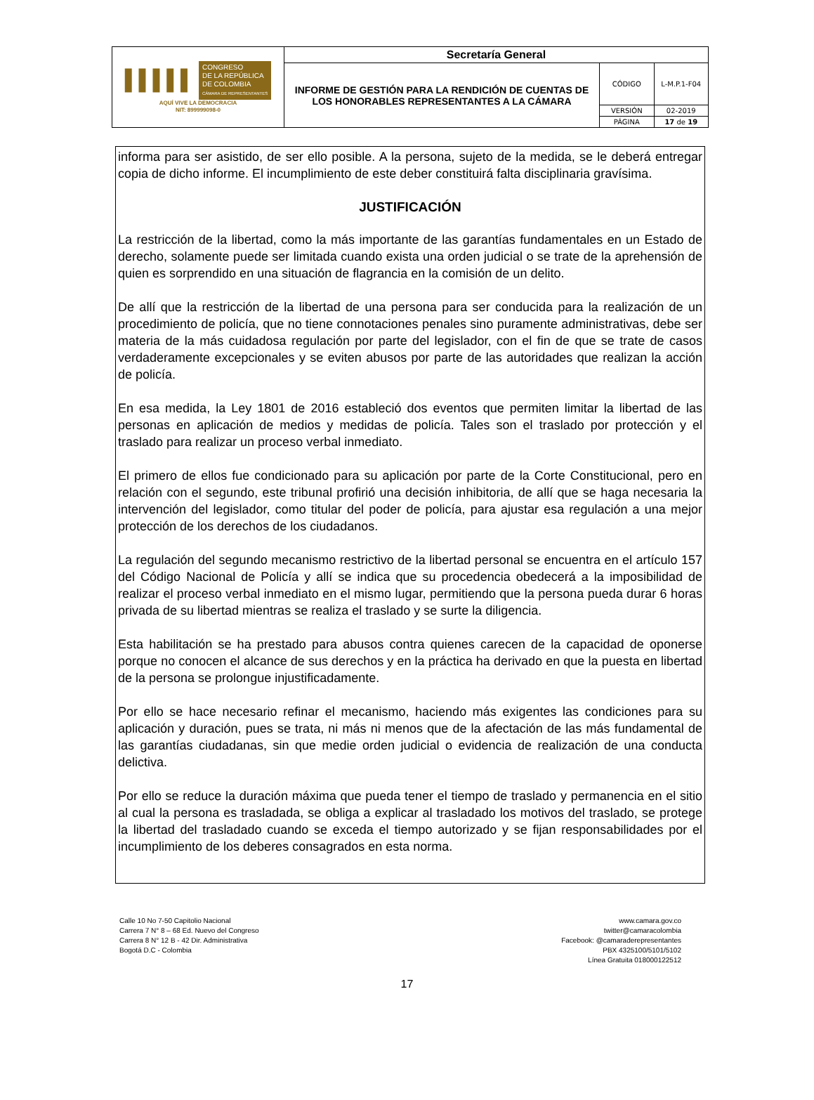| ▌▌▌▌▌ CONGRESO DE LA REPÚBLICA DE COLOMBIA CÁMARA DE REPRESENTANTES AQUÍ VIVE LA DEMOCRACIA NIT: 899999098-0 | Secretaría General | | |
| | INFORME DE GESTIÓN PARA LA RENDICIÓN DE CUENTAS DE LOS HONORABLES REPRESENTANTES A LA CÁMARA | CÓDIGO | L-M.P.1-F04 |
| | | VERSIÓN | 02-2019 |
| | | PÁGINA | 17 de 19 |
informa para ser asistido, de ser ello posible. A la persona, sujeto de la medida, se le deberá entregar copia de dicho informe. El incumplimiento de este deber constituirá falta disciplinaria gravísima.
JUSTIFICACIÓN
La restricción de la libertad, como la más importante de las garantías fundamentales en un Estado de derecho, solamente puede ser limitada cuando exista una orden judicial o se trate de la aprehensión de quien es sorprendido en una situación de flagrancia en la comisión de un delito.
De allí que la restricción de la libertad de una persona para ser conducida para la realización de un procedimiento de policía, que no tiene connotaciones penales sino puramente administrativas, debe ser materia de la más cuidadosa regulación por parte del legislador, con el fin de que se trate de casos verdaderamente excepcionales y se eviten abusos por parte de las autoridades que realizan la acción de policía.
En esa medida, la Ley 1801 de 2016 estableció dos eventos que permiten limitar la libertad de las personas en aplicación de medios y medidas de policía. Tales son el traslado por protección y el traslado para realizar un proceso verbal inmediato.
El primero de ellos fue condicionado para su aplicación por parte de la Corte Constitucional, pero en relación con el segundo, este tribunal profirió una decisión inhibitoria, de allí que se haga necesaria la intervención del legislador, como titular del poder de policía, para ajustar esa regulación a una mejor protección de los derechos de los ciudadanos.
La regulación del segundo mecanismo restrictivo de la libertad personal se encuentra en el artículo 157 del Código Nacional de Policía y allí se indica que su procedencia obedecerá a la imposibilidad de realizar el proceso verbal inmediato en el mismo lugar, permitiendo que la persona pueda durar 6 horas privada de su libertad mientras se realiza el traslado y se surte la diligencia.
Esta habilitación se ha prestado para abusos contra quienes carecen de la capacidad de oponerse porque no conocen el alcance de sus derechos y en la práctica ha derivado en que la puesta en libertad de la persona se prolongue injustificadamente.
Por ello se hace necesario refinar el mecanismo, haciendo más exigentes las condiciones para su aplicación y duración, pues se trata, ni más ni menos que de la afectación de las más fundamental de las garantías ciudadanas, sin que medie orden judicial o evidencia de realización de una conducta delictiva.
Por ello se reduce la duración máxima que pueda tener el tiempo de traslado y permanencia en el sitio al cual la persona es trasladada, se obliga a explicar al trasladado los motivos del traslado, se protege la libertad del trasladado cuando se exceda el tiempo autorizado y se fijan responsabilidades por el incumplimiento de los deberes consagrados en esta norma.
Calle 10 No 7-50 Capitolio Nacional
Carrera 7 N° 8 – 68 Ed. Nuevo del Congreso
Carrera 8 N° 12 B - 42 Dir. Administrativa
Bogotá D.C - Colombia
www.camara.gov.co
twitter@camaracolombia
Facebook: @camaraderepresentantes
PBX 4325100/5101/5102
Línea Gratuita 018000122512
17